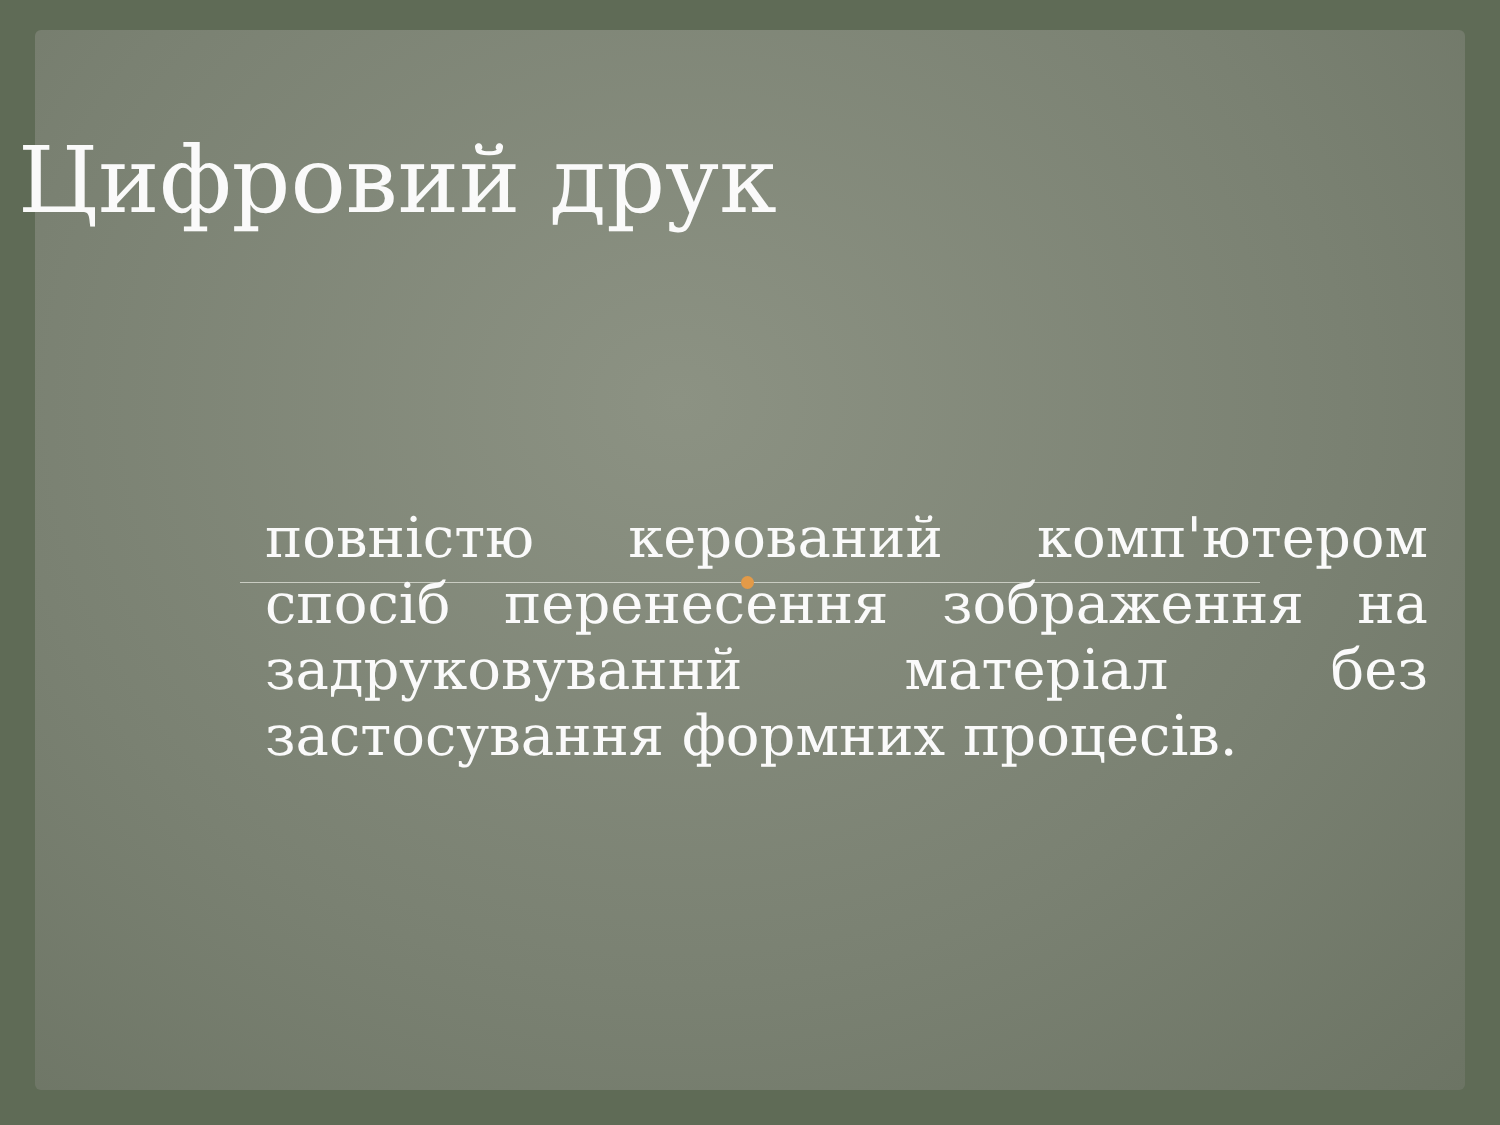Цифровий друк
повністю керований комп'ютером спосіб перенесення зображення на задруковуваннй матеріал без застосування формних процесів.